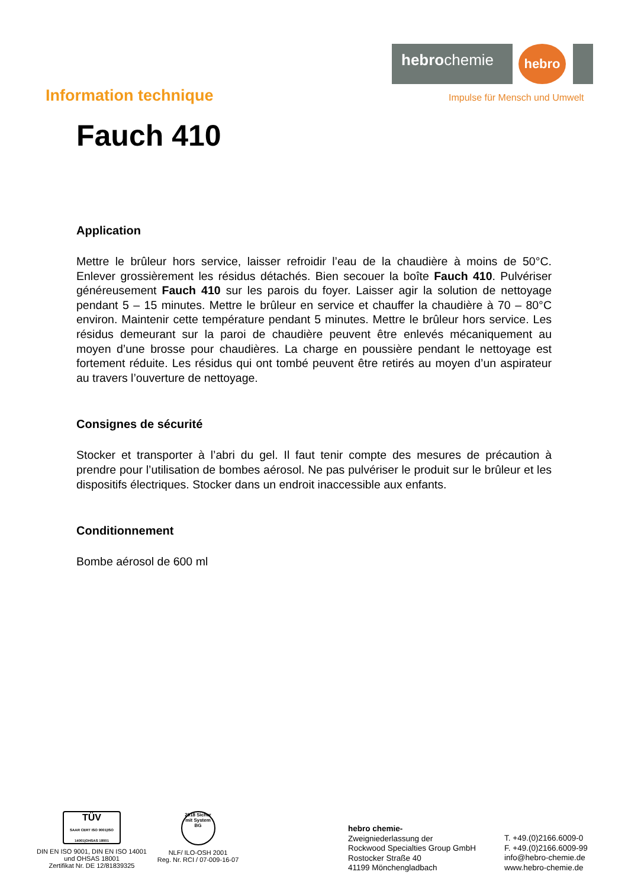hebrochemie
hebro
Impulse für Mensch und Umwelt
Information technique
Fauch 410
Application
Mettre le brûleur hors service, laisser refroidir l’eau de la chaudière à moins de 50°C. Enlever grossièrement les résidus détachés. Bien secouer la boîte Fauch 410. Pulvériser généreusement Fauch 410 sur les parois du foyer. Laisser agir la solution de nettoyage pendant 5 – 15 minutes. Mettre le brûleur en service et chauffer la chaudière à 70 – 80°C environ. Maintenir cette température pendant 5 minutes. Mettre le brûleur hors service. Les résidus demeurant sur la paroi de chaudière peuvent être enlevés mécaniquement au moyen d’une brosse pour chaudières. La charge en poussière pendant le nettoyage est fortement réduite. Les résidus qui ont tombé peuvent être retirés au moyen d’un aspirateur au travers l’ouverture de nettoyage.
Consignes de sécurité
Stocker et transporter à l’abri du gel. Il faut tenir compte des mesures de précaution à prendre pour l’utilisation de bombes aérosol. Ne pas pulvériser le produit sur le brûleur et les dispositifs électriques. Stocker dans un endroit inaccessible aux enfants.
Conditionnement
Bombe aérosol de 600 ml
TÜV
SAAR CERT ISO 9001|ISO 14001|OHSAS 18001
DIN EN ISO 9001, DIN EN ISO 14001
und OHSAS 18001
Zertifikat Nr. DE 12/81839325
2018 Sicher mit System BG
NLF/ ILO-OSH 2001
Reg. Nr. RCI / 07-009-16-07
hebro chemie-
Zweigniederlassung der
Rockwood Specialties Group GmbH
Rostocker Straße 40
41199 Mönchengladbach
T. +49.(0)2166.6009-0
F. +49.(0)2166.6009-99
info@hebro-chemie.de
www.hebro-chemie.de